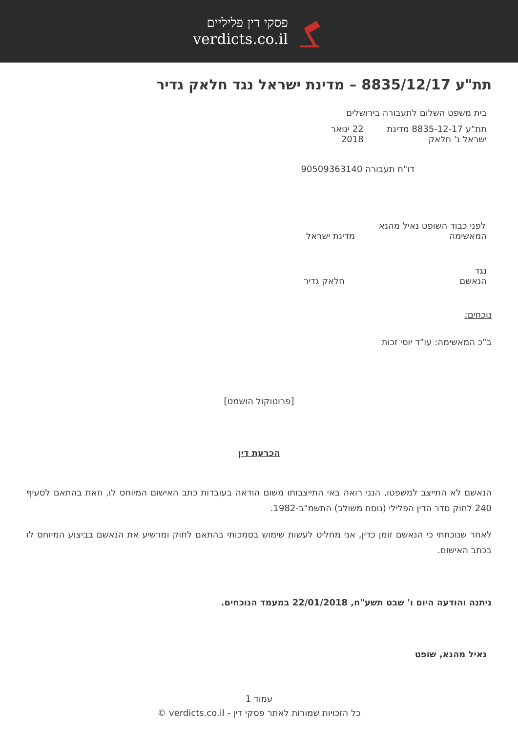פסקי דין פליליים
verdicts.co.il
תת"ע 8835/12/17 – מדינת ישראל נגד חלאק גדיר
בית משפט השלום לתעבורה בירושלים
תת"ע 8835-12-17 מדינת ישראל נ' חלאק 22 ינואר 2018
דו"ח תעבורה 90509363140
לפני כבוד השופט נאיל מהנא
המאשימה מדינת ישראל
נגד
הנאשם חלאק גדיר
נוכחים:
ב"כ המאשימה: עו"ד יוסי זכות
[פרוטוקול הושמט]
הכרעת דין
הנאשם לא התייצב למשפטו, הנני רואה באי התייצבותו משום הודאה בעובדות כתב האישום המיוחס לו, וזאת בהתאם לסעיף 240 לחוק סדר הדין הפלילי (נוסח משולב) התשמ"ב-1982.
לאחר שנוכחתי כי הנאשם זומן כדין, אני מחליט לעשות שימוש בסמכותי בהתאם לחוק ומרשיע את הנאשם בביצוע המיוחס לו בכתב האישום.
ניתנה והודעה היום ו' שבט תשע"ח, 22/01/2018 במעמד הנוכחים.
נאיל מהנא, שופט
עמוד 1
כל הזכויות שמורות לאתר פסקי דין - verdicts.co.il ©